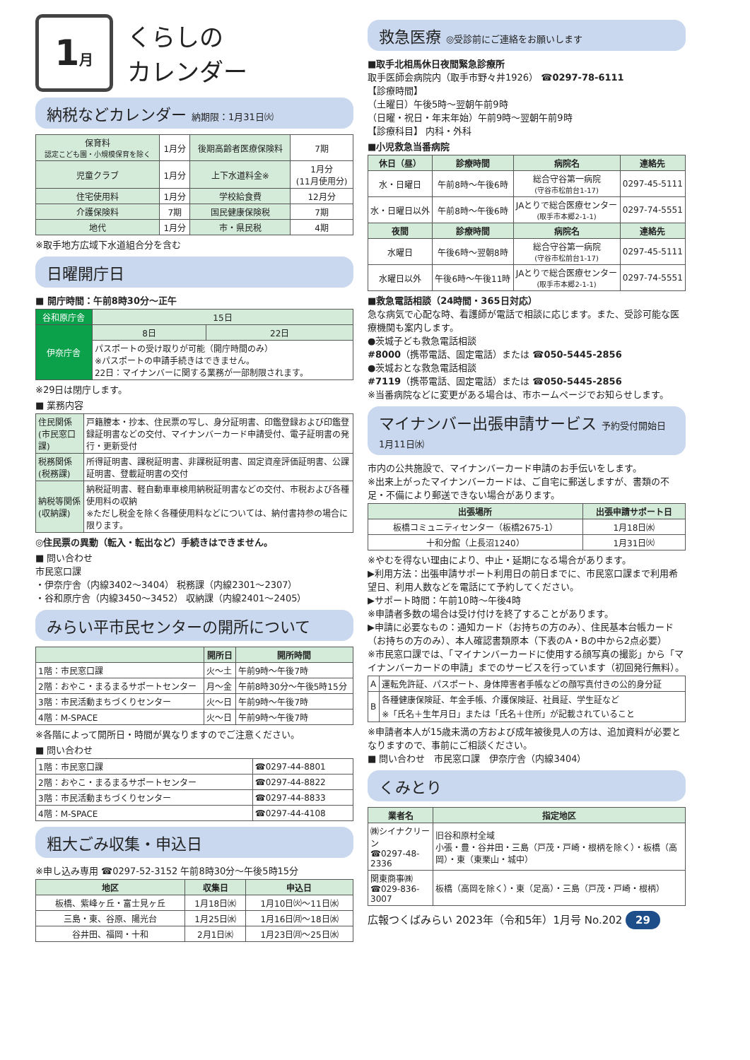1月
くらしの
カレンダー
納税などカレンダー 納期限：1月31日㈫
| 保育料 認定こども園・小規模保育を除く | 1月分 | 後期高齢者医療保険料 | 7期 |
| 児童クラブ | 1月分 | 上下水道料金※ | 1月分 (11月使用分) |
| 住宅使用料 | 1月分 | 学校給食費 | 12月分 |
| 介護保険料 | 7期 | 国民健康保険税 | 7期 |
| 地代 | 1月分 | 市・県民税 | 4期 |
※取手地方広域下水道組合分を含む
日曜開庁日
■ 開庁時間：午前8時30分～正午
| 谷和原庁舎 | 15日 | |
| 伊奈庁舎 | 8日 | 22日 |
| | パスポートの受け取りが可能（開庁時間のみ） ※パスポートの申請手続きはできません。 22日：マイナンバーに関する業務が一部制限されます。 | |
※29日は閉庁します。
■ 業務内容
| 住民関係(市民窓口課) | 戸籍謄本・抄本、住民票の写し、身分証明書、印鑑登録および印鑑登録証明書などの交付、マイナンバーカード申請受付、電子証明書の発行・更新受付 |
| 税務関係(税務課) | 所得証明書、課税証明書、非課税証明書、固定資産評価証明書、公課証明書、登載証明書の交付 |
| 納税等関係(収納課) | 納税証明書、軽自動車車検用納税証明書などの交付、市税および各種使用料の収納 ※ただし税金を除く各種使用料などについては、納付書持参の場合に限ります。 |
◎住民票の異動（転入・転出など）手続きはできません。
■ 問い合わせ
市民窓口課
・伊奈庁舎（内線3402～3404） 税務課（内線2301～2307）
・谷和原庁舎（内線3450～3452） 収納課（内線2401～2405）
みらい平市民センターの開所について
| | 開所日 | 開所時間 |
| --- | --- | --- |
| 1階：市民窓口課 | 火～土 | 午前9時～午後7時 |
| 2階：おやこ・まるまるサポートセンター | 月～金 | 午前8時30分～午後5時15分 |
| 3階：市民活動まちづくりセンター | 火～日 | 午前9時～午後7時 |
| 4階：M-SPACE | 火～日 | 午前9時～午後7時 |
※各階によって開所日・時間が異なりますのでご注意ください。
■ 問い合わせ
| 1階：市民窓口課 | ☎0297-44-8801 |
| 2階：おやこ・まるまるサポートセンター | ☎0297-44-8822 |
| 3階：市民活動まちづくりセンター | ☎0297-44-8833 |
| 4階：M-SPACE | ☎0297-44-4108 |
粗大ごみ収集・申込日
※申し込み専用 ☎0297-52-3152 午前8時30分～午後5時15分
| 地区 | 収集日 | 申込日 |
| --- | --- | --- |
| 板橋、紫峰ヶ丘・富士見ヶ丘 | 1月18日㈬ | 1月10日㈫～11日㈬ |
| 三島・東、谷原、陽光台 | 1月25日㈬ | 1月16日㈪～18日㈬ |
| 谷井田、福岡・十和 | 2月1日㈬ | 1月23日㈪～25日㈬ |
救急医療 ◎受診前にご連絡をお願いします
■取手北相馬休日夜間緊急診療所
取手医師会病院内（取手市野々井1926） ☎0297-78-6111
【診療時間】
（土曜日）午後5時～翌朝午前9時
（日曜・祝日・年末年始）午前9時～翌朝午前9時
【診療科目】 内科・外科
■小児救急当番病院
| 休日（昼） | 診療時間 | 病院名 | 連絡先 |
| --- | --- | --- | --- |
| 水・日曜日 | 午前8時～午後6時 | 総合守谷第一病院 (守谷市松前台1-17) | 0297-45-5111 |
| 水・日曜日以外 | 午前8時～午後6時 | JAとりで総合医療センター (取手市本郷2-1-1) | 0297-74-5551 |
| 夜間 | 診療時間 | 病院名 | 連絡先 |
| 水曜日 | 午後6時～翌朝8時 | 総合守谷第一病院 (守谷市松前台1-17) | 0297-45-5111 |
| 水曜日以外 | 午後6時～午後11時 | JAとりで総合医療センター (取手市本郷2-1-1) | 0297-74-5551 |
■救急電話相談（24時間・365日対応）
急な病気で心配な時、看護師が電話で相談に応じます。また、受診可能な医療機関も案内します。
●茨城子ども救急電話相談
#8000（携帯電話、固定電話）または ☎050-5445-2856
●茨城おとな救急電話相談
#7119（携帯電話、固定電話）または ☎050-5445-2856
※当番病院などに変更がある場合は、市ホームページでお知らせします。
マイナンバー出張申請サービス 予約受付開始日 1月11日㈬
市内の公共施設で、マイナンバーカード申請のお手伝いをします。
※出来上がったマイナンバーカードは、ご自宅に郵送しますが、書類の不足・不備により郵送できない場合があります。
| 出張場所 | 出張申請サポート日 |
| --- | --- |
| 板橋コミュニティセンター（板橋2675-1） | 1月18日㈬ |
| 十和分館（上長沼1240） | 1月31日㈫ |
※やむを得ない理由により、中止・延期になる場合があります。
▶利用方法：出張申請サポート利用日の前日までに、市民窓口課まで利用希望日、利用人数などを電話にて予約してください。
▶サポート時間：午前10時～午後4時
※申請者多数の場合は受け付けを終了することがあります。
▶申請に必要なもの：通知カード（お持ちの方のみ）、住民基本台帳カード（お持ちの方のみ）、本人確認書類原本（下表のA・Bの中から2点必要）
※市民窓口課では、「マイナンバーカードに使用する顔写真の撮影」から「マイナンバーカードの申請」までのサービスを行っています（初回発行無料）。
| A | 運転免許証、パスポート、身体障害者手帳などの顔写真付きの公的身分証 |
| B | 各種健康保険証、年金手帳、介護保険証、社員証、学生証など ※「氏名＋生年月日」または「氏名＋住所」が記載されていること |
※申請者本人が15歳未満の方および成年被後見人の方は、追加資料が必要となりますので、事前にご相談ください。
■ 問い合わせ　市民窓口課　伊奈庁舎（内線3404）
くみとり
| 業者名 | 指定地区 |
| --- | --- |
| ㈱シイナクリーン ☎0297-48-2336 | 旧谷和原村全域 小張・豊・谷井田・三島（戸茂・戸崎・根柄を除く）・板橋（高岡）・東（東栗山・城中） |
| 関東商事㈱ ☎029-836-3007 | 板橋（高岡を除く）・東（足高）・三島（戸茂・戸崎・根柄） |
広報つくばみらい 2023年（令和5年）1月号 No.202 29